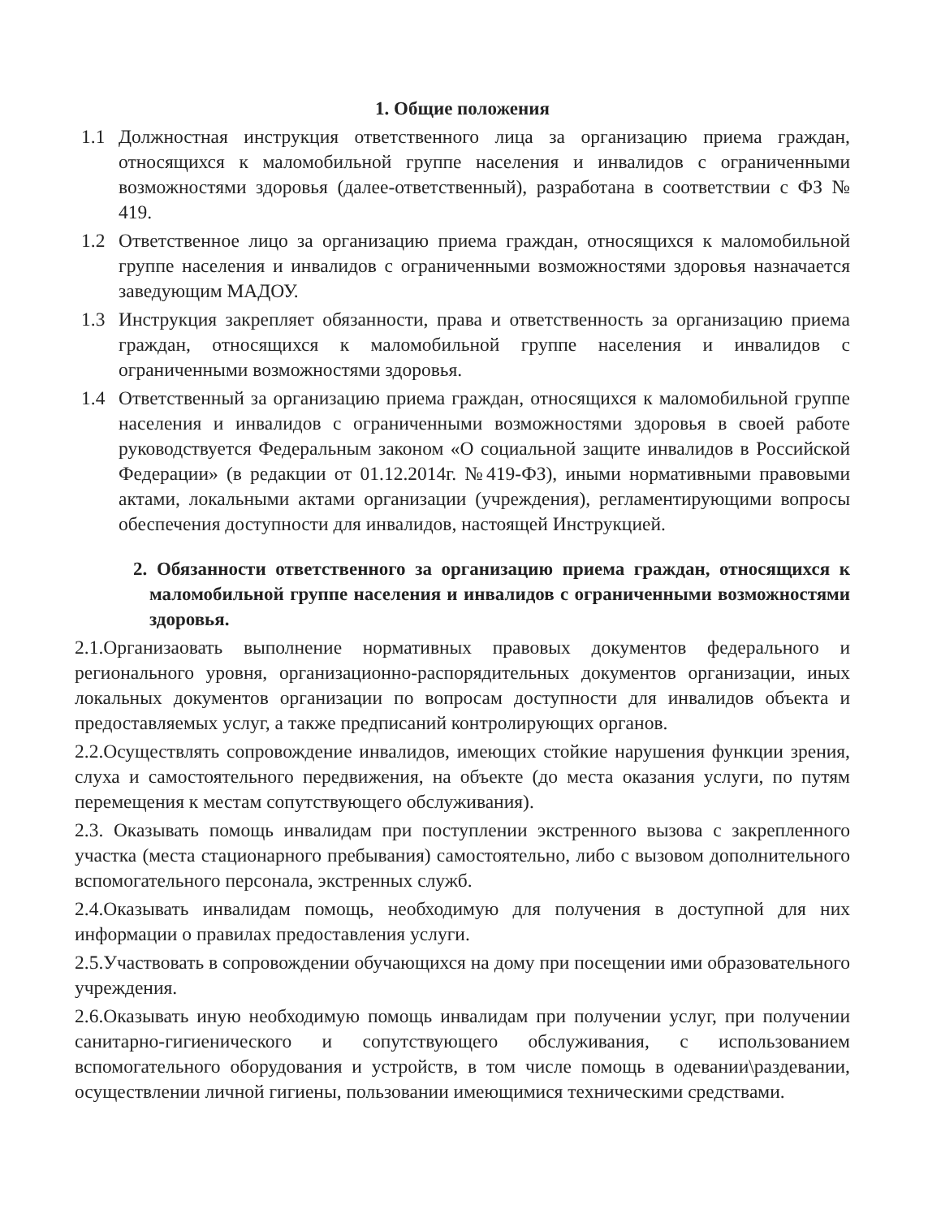1. Общие положения
1.1 Должностная инструкция ответственного лица за организацию приема граждан, относящихся к маломобильной группе населения и инвалидов с ограниченными возможностями здоровья (далее-ответственный), разработана в соответствии с ФЗ № 419.
1.2 Ответственное лицо за организацию приема граждан, относящихся к маломобильной группе населения и инвалидов с ограниченными возможностями здоровья назначается заведующим МАДОУ.
1.3 Инструкция закрепляет обязанности, права и ответственность за организацию приема граждан, относящихся к маломобильной группе населения и инвалидов с ограниченными возможностями здоровья.
1.4 Ответственный за организацию приема граждан, относящихся к маломобильной группе населения и инвалидов с ограниченными возможностями здоровья в своей работе руководствуется Федеральным законом «О социальной защите инвалидов в Российской Федерации» (в редакции от 01.12.2014г. №419-ФЗ), иными нормативными правовыми актами, локальными актами организации (учреждения), регламентирующими вопросы обеспечения доступности для инвалидов, настоящей Инструкцией.
2. Обязанности ответственного за организацию приема граждан, относящихся к маломобильной группе населения и инвалидов с ограниченными возможностями здоровья.
2.1.Организаовать выполнение нормативных правовых документов федерального и регионального уровня, организационно-распорядительных документов организации, иных локальных документов организации по вопросам доступности для инвалидов объекта и предоставляемых услуг, а также предписаний контролирующих органов.
2.2.Осуществлять сопровождение инвалидов, имеющих стойкие нарушения функции зрения, слуха и самостоятельного передвижения, на объекте (до места оказания услуги, по путям перемещения к местам сопутствующего обслуживания).
2.3. Оказывать помощь инвалидам при поступлении экстренного вызова с закрепленного участка (места стационарного пребывания) самостоятельно, либо с вызовом дополнительного вспомогательного персонала, экстренных служб.
2.4.Оказывать инвалидам помощь, необходимую для получения в доступной для них информации о правилах предоставления услуги.
2.5.Участвовать в сопровождении обучающихся на дому при посещении ими образовательного учреждения.
2.6.Оказывать иную необходимую помощь инвалидам при получении услуг, при получении санитарно-гигиенического и сопутствующего обслуживания, с использованием вспомогательного оборудования и устройств, в том числе помощь в одевании\раздевании, осуществлении личной гигиены, пользовании имеющимися техническими средствами.